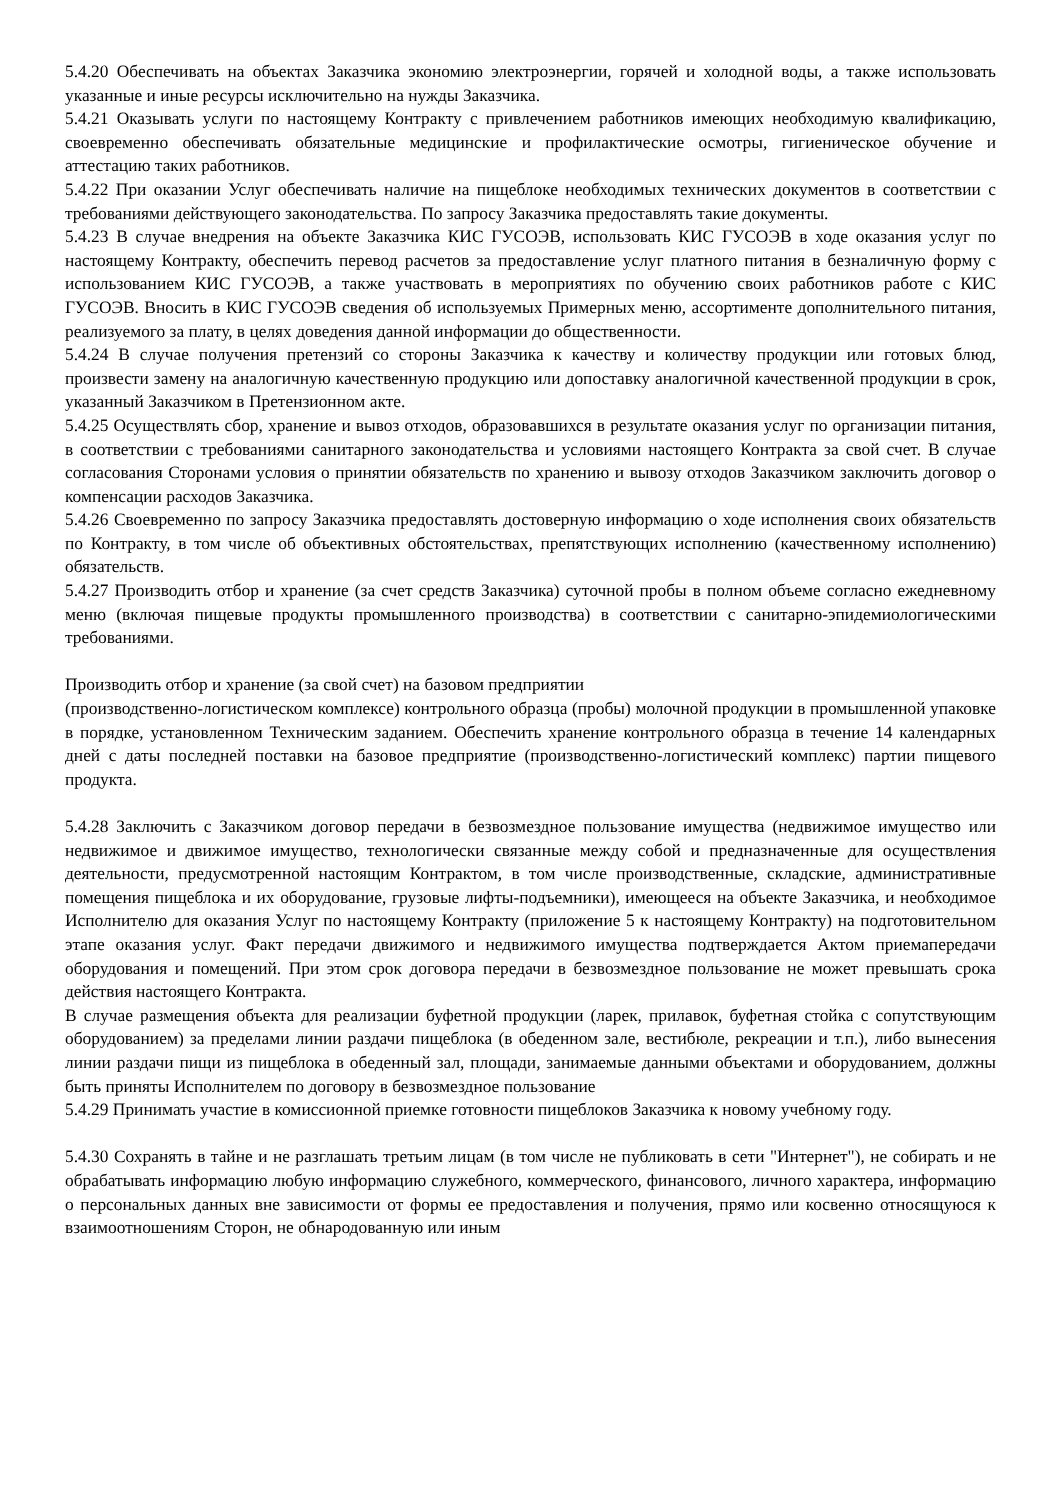5.4.20 Обеспечивать на объектах Заказчика экономию электроэнергии, горячей и холодной воды, а также использовать указанные и иные ресурсы исключительно на нужды Заказчика.
5.4.21 Оказывать услуги по настоящему Контракту с привлечением работников имеющих необходимую квалификацию, своевременно обеспечивать обязательные медицинские и профилактические осмотры, гигиеническое обучение и аттестацию таких работников.
5.4.22 При оказании Услуг обеспечивать наличие на пищеблоке необходимых технических документов в соответствии с требованиями действующего законодательства. По запросу Заказчика предоставлять такие документы.
5.4.23 В случае внедрения на объекте Заказчика КИС ГУСОЭВ, использовать КИС ГУСОЭВ в ходе оказания услуг по настоящему Контракту, обеспечить перевод расчетов за предоставление услуг платного питания в безналичную форму с использованием КИС ГУСОЭВ, а также участвовать в мероприятиях по обучению своих работников работе с КИС ГУСОЭВ. Вносить в КИС ГУСОЭВ сведения об используемых Примерных меню, ассортименте дополнительного питания, реализуемого за плату, в целях доведения данной информации до общественности.
5.4.24 В случае получения претензий со стороны Заказчика к качеству и количеству продукции или готовых блюд, произвести замену на аналогичную качественную продукцию или допоставку аналогичной качественной продукции в срок, указанный Заказчиком в Претензионном акте.
5.4.25 Осуществлять сбор, хранение и вывоз отходов, образовавшихся в результате оказания услуг по организации питания, в соответствии с требованиями санитарного законодательства и условиями настоящего Контракта за свой счет. В случае согласования Сторонами условия о принятии обязательств по хранению и вывозу отходов Заказчиком заключить договор о компенсации расходов Заказчика.
5.4.26 Своевременно по запросу Заказчика предоставлять достоверную информацию о ходе исполнения своих обязательств по Контракту, в том числе об объективных обстоятельствах, препятствующих исполнению (качественному исполнению) обязательств.
5.4.27 Производить отбор и хранение (за счет средств Заказчика) суточной пробы в полном объеме согласно ежедневному меню (включая пищевые продукты промышленного производства) в соответствии с санитарно-эпидемиологическими требованиями.
Производить отбор и хранение (за свой счет) на базовом предприятии
(производственно-логистическом комплексе) контрольного образца (пробы) молочной продукции в промышленной упаковке в порядке, установленном Техническим заданием. Обеспечить хранение контрольного образца в течение 14 календарных дней с даты последней поставки на базовое предприятие (производственно-логистический комплекс) партии пищевого продукта.
5.4.28 Заключить с Заказчиком договор передачи в безвозмездное пользование имущества (недвижимое имущество или недвижимое и движимое имущество, технологически связанные между собой и предназначенные для осуществления деятельности, предусмотренной настоящим Контрактом, в том числе производственные, складские, административные помещения пищеблока и их оборудование, грузовые лифты-подъемники), имеющееся на объекте Заказчика, и необходимое Исполнителю для оказания Услуг по настоящему Контракту (приложение 5 к настоящему Контракту) на подготовительном этапе оказания услуг. Факт передачи движимого и недвижимого имущества подтверждается Актом приемапередачи оборудования и помещений. При этом срок договора передачи в безвозмездное пользование не может превышать срока действия настоящего Контракта.
В случае размещения объекта для реализации буфетной продукции (ларек, прилавок, буфетная стойка с сопутствующим оборудованием) за пределами линии раздачи пищеблока (в обеденном зале, вестибюле, рекреации и т.п.), либо вынесения линии раздачи пищи из пищеблока в обеденный зал, площади, занимаемые данными объектами и оборудованием, должны быть приняты Исполнителем по договору в безвозмездное пользование
5.4.29 Принимать участие в комиссионной приемке готовности пищеблоков Заказчика к новому учебному году.
5.4.30 Сохранять в тайне и не разглашать третьим лицам (в том числе не публиковать в сети "Интернет"), не собирать и не обрабатывать информацию любую информацию служебного, коммерческого, финансового, личного характера, информацию о персональных данных вне зависимости от формы ее предоставления и получения, прямо или косвенно относящуюся к взаимоотношениям Сторон, не обнародованную или иным